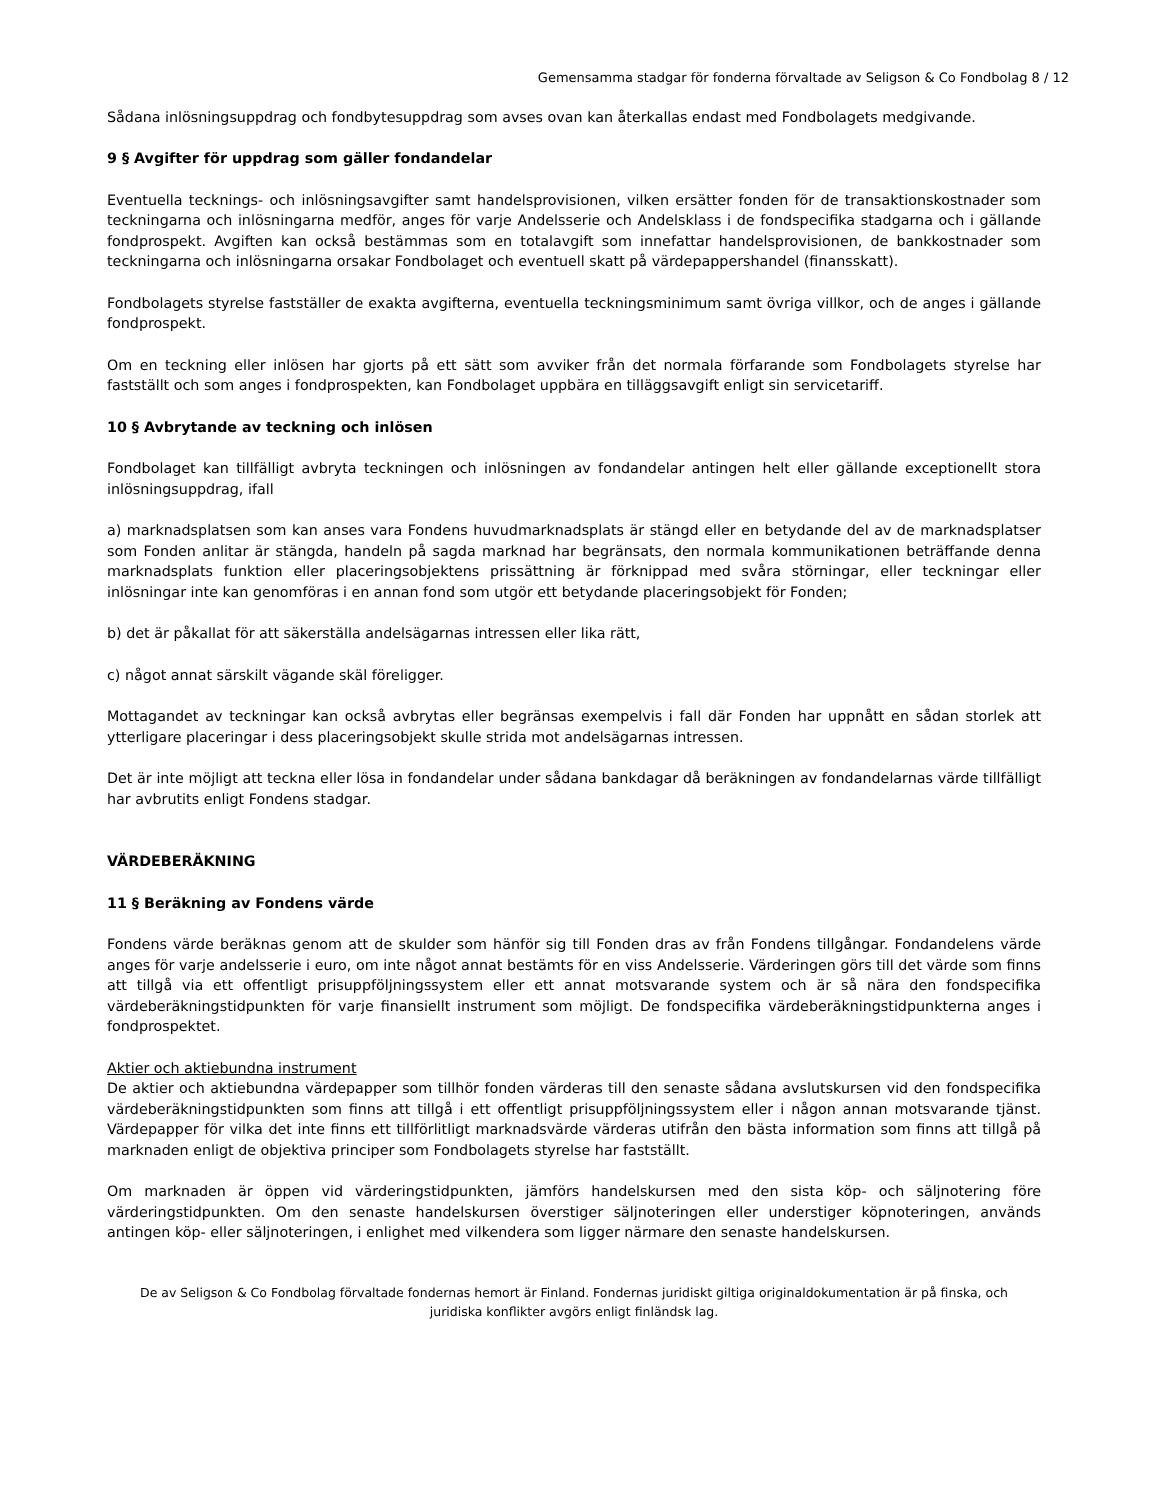Gemensamma stadgar för fonderna förvaltade av Seligson & Co Fondbolag 8 / 12
Sådana inlösningsuppdrag och fondbytesuppdrag som avses ovan kan återkallas endast med Fondbolagets medgivande.
9 § Avgifter för uppdrag som gäller fondandelar
Eventuella tecknings- och inlösningsavgifter samt handelsprovisionen, vilken ersätter fonden för de transaktionskostnader som teckningarna och inlösningarna medför, anges för varje Andelsserie och Andelsklass i de fondspecifika stadgarna och i gällande fondprospekt. Avgiften kan också bestämmas som en totalavgift som innefattar handelsprovisionen, de bankkostnader som teckningarna och inlösningarna orsakar Fondbolaget och eventuell skatt på värdepappershandel (finansskatt).
Fondbolagets styrelse fastställer de exakta avgifterna, eventuella teckningsminimum samt övriga villkor, och de anges i gällande fondprospekt.
Om en teckning eller inlösen har gjorts på ett sätt som avviker från det normala förfarande som Fondbolagets styrelse har fastställt och som anges i fondprospekten, kan Fondbolaget uppbära en tilläggsavgift enligt sin servicetariff.
10 § Avbrytande av teckning och inlösen
Fondbolaget kan tillfälligt avbryta teckningen och inlösningen av fondandelar antingen helt eller gällande exceptionellt stora inlösningsuppdrag, ifall
a) marknadsplatsen som kan anses vara Fondens huvudmarknadsplats är stängd eller en betydande del av de marknadsplatser som Fonden anlitar är stängda, handeln på sagda marknad har begränsats, den normala kommunikationen beträffande denna marknadsplats funktion eller placeringsobjektens prissättning är förknippad med svåra störningar, eller teckningar eller inlösningar inte kan genomföras i en annan fond som utgör ett betydande placeringsobjekt för Fonden;
b) det är påkallat för att säkerställa andelsägarnas intressen eller lika rätt,
c) något annat särskilt vägande skäl föreligger.
Mottagandet av teckningar kan också avbrytas eller begränsas exempelvis i fall där Fonden har uppnått en sådan storlek att ytterligare placeringar i dess placeringsobjekt skulle strida mot andelsägarnas intressen.
Det är inte möjligt att teckna eller lösa in fondandelar under sådana bankdagar då beräkningen av fondandelarnas värde tillfälligt har avbrutits enligt Fondens stadgar.
VÄRDEBERÄKNING
11 § Beräkning av Fondens värde
Fondens värde beräknas genom att de skulder som hänför sig till Fonden dras av från Fondens tillgångar. Fondandelens värde anges för varje andelsserie i euro, om inte något annat bestämts för en viss Andelsserie. Värderingen görs till det värde som finns att tillgå via ett offentligt prisuppföljningssystem eller ett annat motsvarande system och är så nära den fondspecifika värdeberäkningstidpunkten för varje finansiellt instrument som möjligt. De fondspecifika värdeberäkningstidpunkterna anges i fondprospektet.
Aktier och aktiebundna instrument
De aktier och aktiebundna värdepapper som tillhör fonden värderas till den senaste sådana avslutskursen vid den fondspecifika värdeberäkningstidpunkten som finns att tillgå i ett offentligt prisuppföljningssystem eller i någon annan motsvarande tjänst. Värdepapper för vilka det inte finns ett tillförlitligt marknadsvärde värderas utifrån den bästa information som finns att tillgå på marknaden enligt de objektiva principer som Fondbolagets styrelse har fastställt.
Om marknaden är öppen vid värderingstidpunkten, jämförs handelskursen med den sista köp- och säljnotering före värderingstidpunkten. Om den senaste handelskursen överstiger säljnoteringen eller understiger köpnoteringen, används antingen köp- eller säljnoteringen, i enlighet med vilkendera som ligger närmare den senaste handelskursen.
De av Seligson & Co Fondbolag förvaltade fondernas hemort är Finland. Fondernas juridiskt giltiga originaldokumentation är på finska, och juridiska konflikter avgörs enligt finländsk lag.